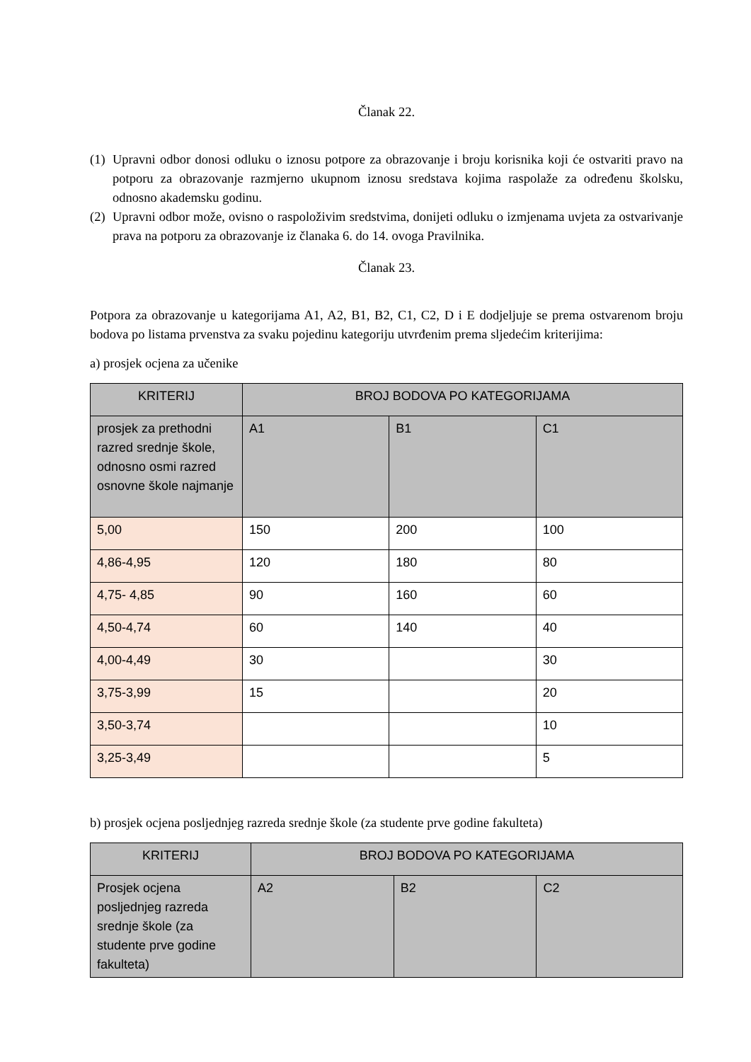Članak 22.
(1) Upravni odbor donosi odluku o iznosu potpore za obrazovanje i broju korisnika koji će ostvariti pravo na potporu za obrazovanje razmjerno ukupnom iznosu sredstava kojima raspolaže za određenu školsku, odnosno akademsku godinu.
(2) Upravni odbor može, ovisno o raspoloživim sredstvima, donijeti odluku o izmjenama uvjeta za ostvarivanje prava na potporu za obrazovanje iz članaka 6. do 14. ovoga Pravilnika.
Članak 23.
Potpora za obrazovanje u kategorijama A1, A2, B1, B2, C1, C2, D i E dodjeljuje se prema ostvarenom broju bodova po listama prvenstva za svaku pojedinu kategoriju utvrđenim prema sljedećim kriterijima:
a) prosjek ocjena za učenike
| KRITERIJ | BROJ BODOVA PO KATEGORIJAMA | | |
| --- | --- | --- | --- |
| prosjek za prethodni razred srednje škole, odnosno osmi razred osnovne škole najmanje | A1 | B1 | C1 |
| 5,00 | 150 | 200 | 100 |
| 4,86-4,95 | 120 | 180 | 80 |
| 4,75- 4,85 | 90 | 160 | 60 |
| 4,50-4,74 | 60 | 140 | 40 |
| 4,00-4,49 | 30 | | 30 |
| 3,75-3,99 | 15 | | 20 |
| 3,50-3,74 | | | 10 |
| 3,25-3,49 | | | 5 |
b) prosjek ocjena posljednjeg razreda srednje škole (za studente prve godine fakulteta)
| KRITERIJ | BROJ BODOVA PO KATEGORIJAMA | | |
| --- | --- | --- | --- |
| Prosjek ocjena posljednjeg razreda srednje škole (za studente prve godine fakulteta) | A2 | B2 | C2 |